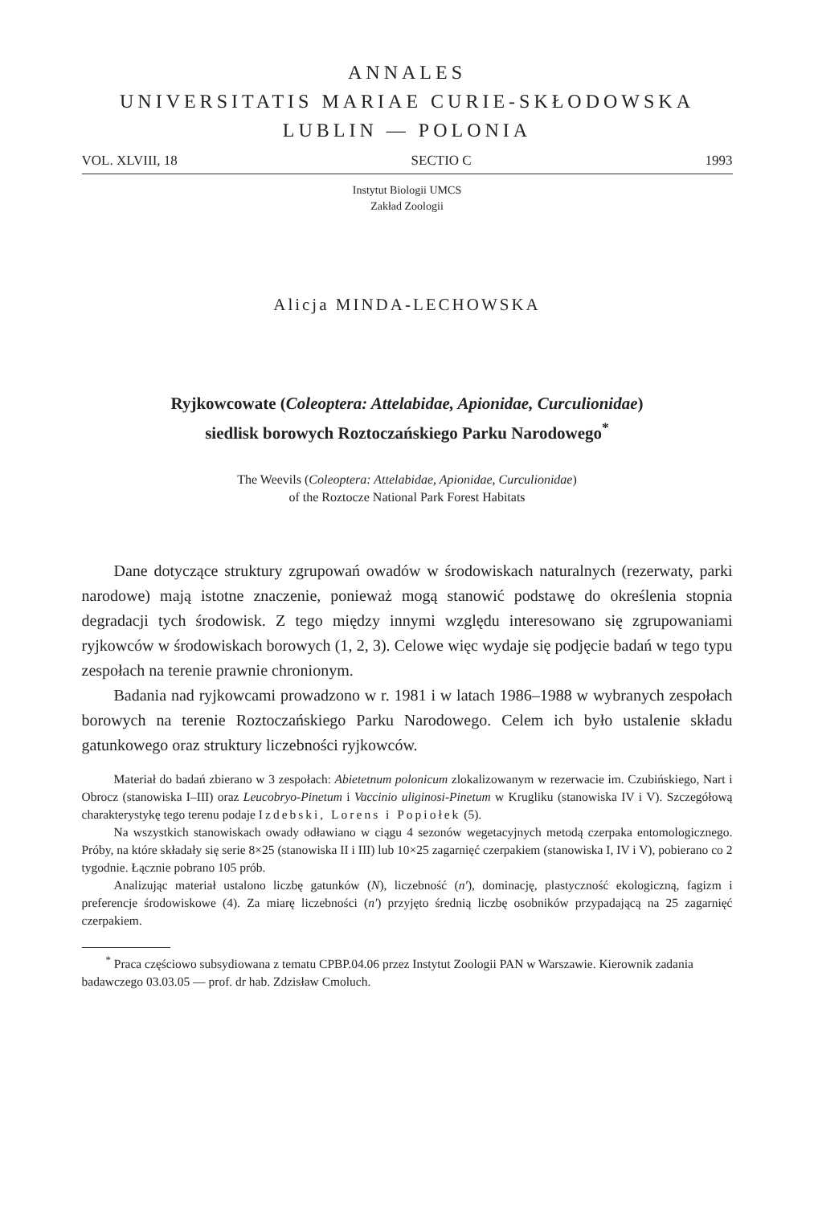ANNALES
UNIVERSITATIS MARIAE CURIE-SKŁODOWSKA
LUBLIN — POLONIA
VOL. XLVIII, 18 SECTIO C 1993
Instytut Biologii UMCS
Zakład Zoologii
Alicja MINDA-LECHOWSKA
Ryjkowcowate (Coleoptera: Attelabidae, Apionidae, Curculionidae)
siedlisk borowych Roztoczańskiego Parku Narodowego<sup>*</sup>
The Weevils (Coleoptera: Attelabidae, Apionidae, Curculionidae)
of the Roztocze National Park Forest Habitats
Dane dotyczące struktury zgrupowań owadów w środowiskach naturalnych (rezerwaty, parki narodowe) mają istotne znaczenie, ponieważ mogą stanowić podstawę do określenia stopnia degradacji tych środowisk. Z tego między innymi względu interesowano się zgrupowaniami ryjkowców w środowiskach borowych (1, 2, 3). Celowe więc wydaje się podjęcie badań w tego typu zespołach na terenie prawnie chronionym.
Badania nad ryjkowcami prowadzono w r. 1981 i w latach 1986–1988 w wybranych zespołach borowych na terenie Roztoczańskiego Parku Narodowego. Celem ich było ustalenie składu gatunkowego oraz struktury liczebności ryjkowców.
Materiał do badań zbierano w 3 zespołach: Abietetnum polonicum zlokalizowanym w rezerwacie im. Czubińskiego, Nart i Obrocz (stanowiska I–III) oraz Leucobryo-Pinetum i Vaccinio uliginosi-Pinetum w Krugliku (stanowiska IV i V). Szczegółową charakterystykę tego terenu podaje Izdebski, Lorens i Popiołek (5).
Na wszystkich stanowiskach owady odławiano w ciągu 4 sezonów wegetacyjnych metodą czerpaka entomologicznego. Próby, na które składały się serie 8×25 (stanowiska II i III) lub 10×25 zagarnięć czerpakiem (stanowiska I, IV i V), pobierano co 2 tygodnie. Łącznie pobrano 105 prób.
Analizując materiał ustalono liczbę gatunków (N), liczebność (n′), dominację, plastyczność ekologiczną, fagizm i preferencje środowiskowe (4). Za miarę liczebności (n′) przyjęto średnią liczbę osobników przypadającą na 25 zagarnięć czerpakiem.
<sup>*</sup> Praca częściowo subsydiowana z tematu CPBP.04.06 przez Instytut Zoologii PAN w Warszawie. Kierownik zadania badawczego 03.03.05 — prof. dr hab. Zdzisław Cmoluch.